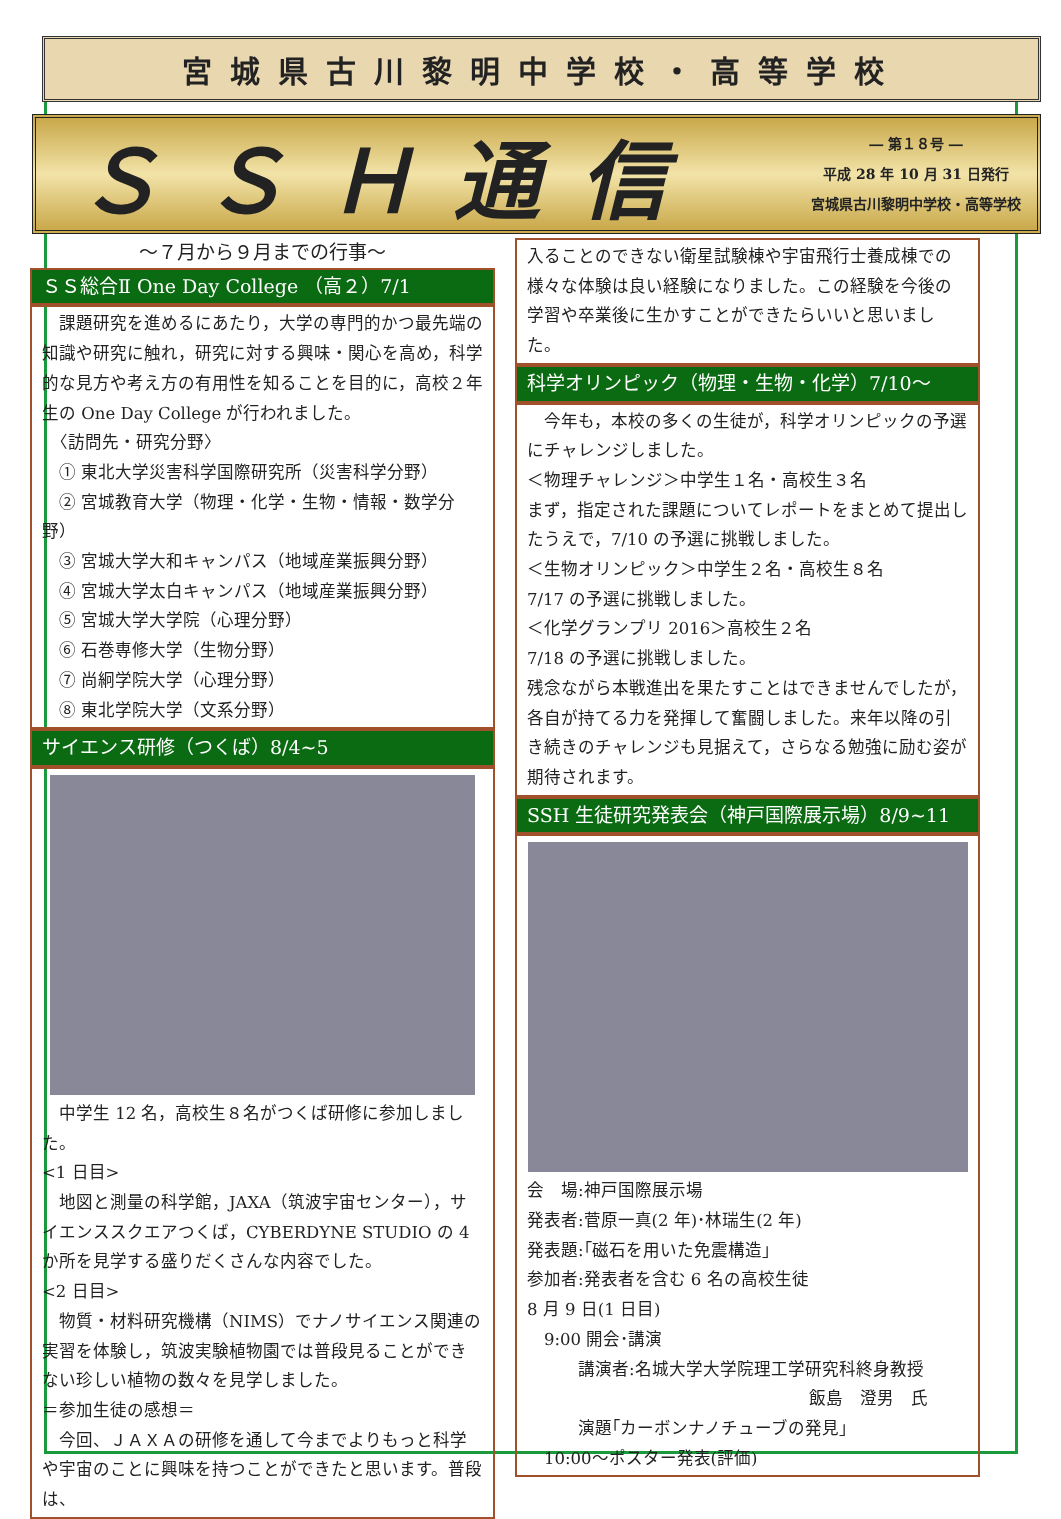宮城県古川黎明中学校・高等学校
ＳＳＨ通信
― 第１８号 ―
平成 28 年 10 月 31 日発行
宮城県古川黎明中学校・高等学校
～７月から９月までの行事～
ＳＳ総合Ⅱ One Day College （高２）7/1
　課題研究を進めるにあたり，大学の専門的かつ最先端の知識や研究に触れ，研究に対する興味・関心を高め，科学的な見方や考え方の有用性を知ることを目的に，高校２年生の One Day College が行われました。
　〈訪問先・研究分野〉
　① 東北大学災害科学国際研究所（災害科学分野）
　② 宮城教育大学（物理・化学・生物・情報・数学分野）
　③ 宮城大学大和キャンパス（地域産業振興分野）
　④ 宮城大学太白キャンパス（地域産業振興分野）
　⑤ 宮城大学大学院（心理分野）
　⑥ 石巻専修大学（生物分野）
　⑦ 尚絅学院大学（心理分野）
　⑧ 東北学院大学（文系分野）
サイエンス研修（つくば）8/4~5
　中学生 12 名，高校生８名がつくば研修に参加しました。
<1 日目>
　地図と測量の科学館，JAXA（筑波宇宙センター），サイエンススクエアつくば，CYBERDYNE STUDIO の 4 か所を見学する盛りだくさんな内容でした。
<2 日目>
　物質・材料研究機構（NIMS）でナノサイエンス関連の実習を体験し，筑波実験植物園では普段見ることができない珍しい植物の数々を見学しました。
＝参加生徒の感想＝
　今回、ＪＡＸＡの研修を通して今までよりもっと科学や宇宙のことに興味を持つことができたと思います。普段は、
入ることのできない衛星試験棟や宇宙飛行士養成棟での様々な体験は良い経験になりました。この経験を今後の学習や卒業後に生かすことができたらいいと思いました。
科学オリンピック（物理・生物・化学）7/10～
　今年も，本校の多くの生徒が，科学オリンピックの予選にチャレンジしました。
＜物理チャレンジ＞中学生１名・高校生３名
まず，指定された課題についてレポートをまとめて提出したうえで，7/10 の予選に挑戦しました。
＜生物オリンピック＞中学生２名・高校生８名
7/17 の予選に挑戦しました。
＜化学グランプリ 2016＞高校生２名
7/18 の予選に挑戦しました。
残念ながら本戦進出を果たすことはできませんでしたが，各自が持てる力を発揮して奮闘しました。来年以降の引き続きのチャレンジも見据えて，さらなる勉強に励む姿が期待されます。
SSH 生徒研究発表会（神戸国際展示場）8/9~11
会　場:神戸国際展示場
発表者:菅原一真(2 年)･林瑞生(2 年)
発表題:｢磁石を用いた免震構造｣
参加者:発表者を含む 6 名の高校生徒
8 月 9 日(1 日目)
　9:00 開会･講演
　　　講演者:名城大学大学院理工学研究科終身教授
飯島　澄男　氏
　　　演題｢カーボンナノチューブの発見｣
　10:00～ポスター発表(評価)